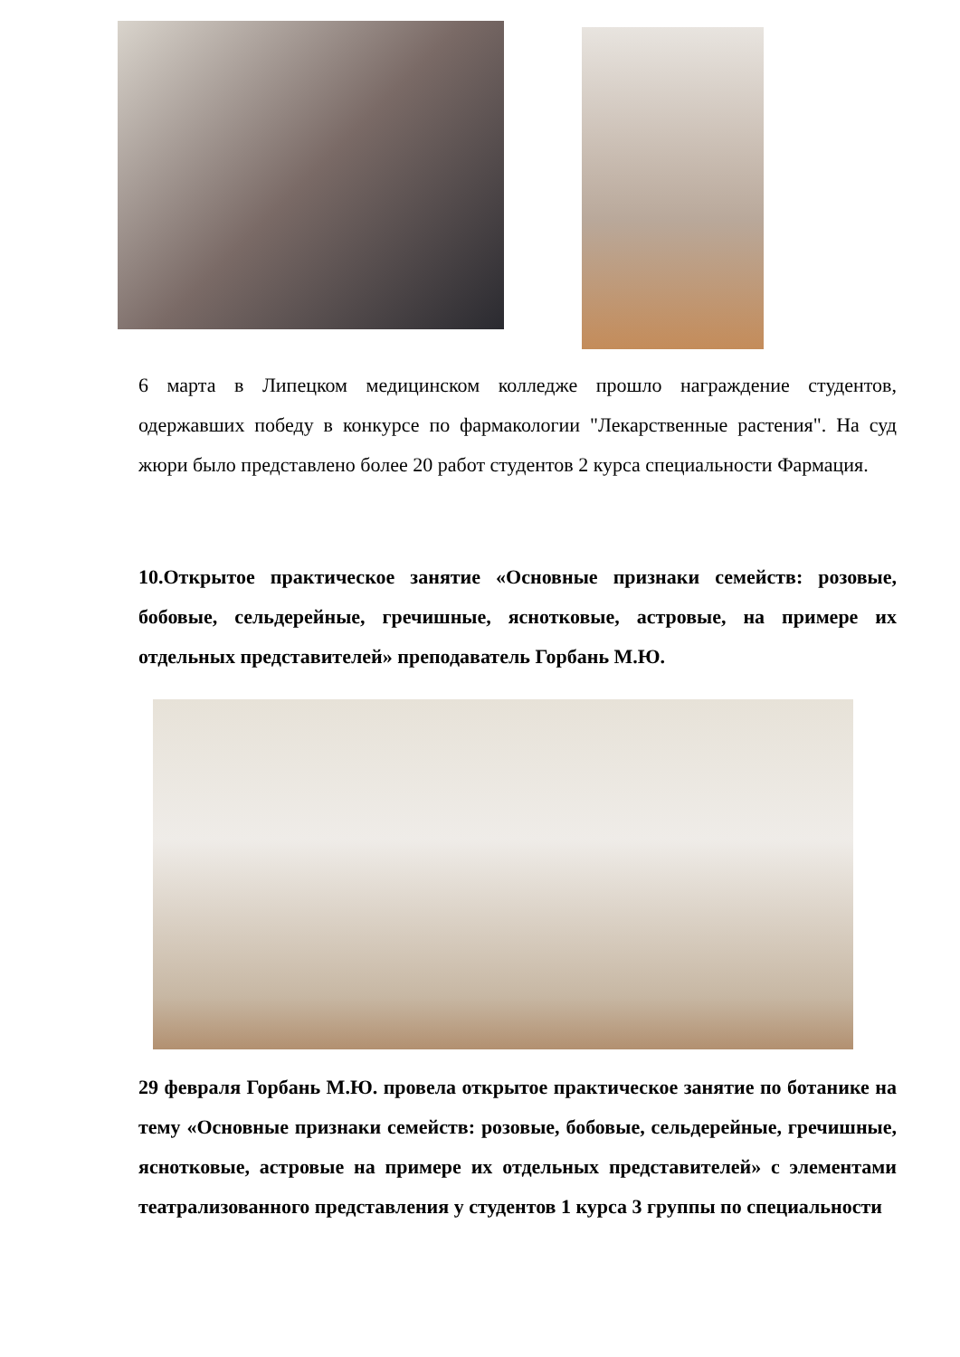6 марта в Липецком медицинском колледже прошло награждение студентов, одержавших победу в конкурсе по фармакологии "Лекарственные растения". На суд жюри было представлено более 20 работ студентов 2 курса специальности Фармация.
10.Открытое практическое занятие «Основные признаки семейств: розовые, бобовые, сельдерейные, гречишные, яснотковые, астровые, на примере их отдельных представителей» преподаватель Горбань М.Ю.
29 февраля Горбань М.Ю. провела открытое практическое занятие по ботанике на тему «Основные признаки семейств: розовые, бобовые, сельдерейные, гречишные, яснотковые, астровые на примере их отдельных представителей» с элементами театрализованного представления у студентов 1 курса 3 группы по специальности